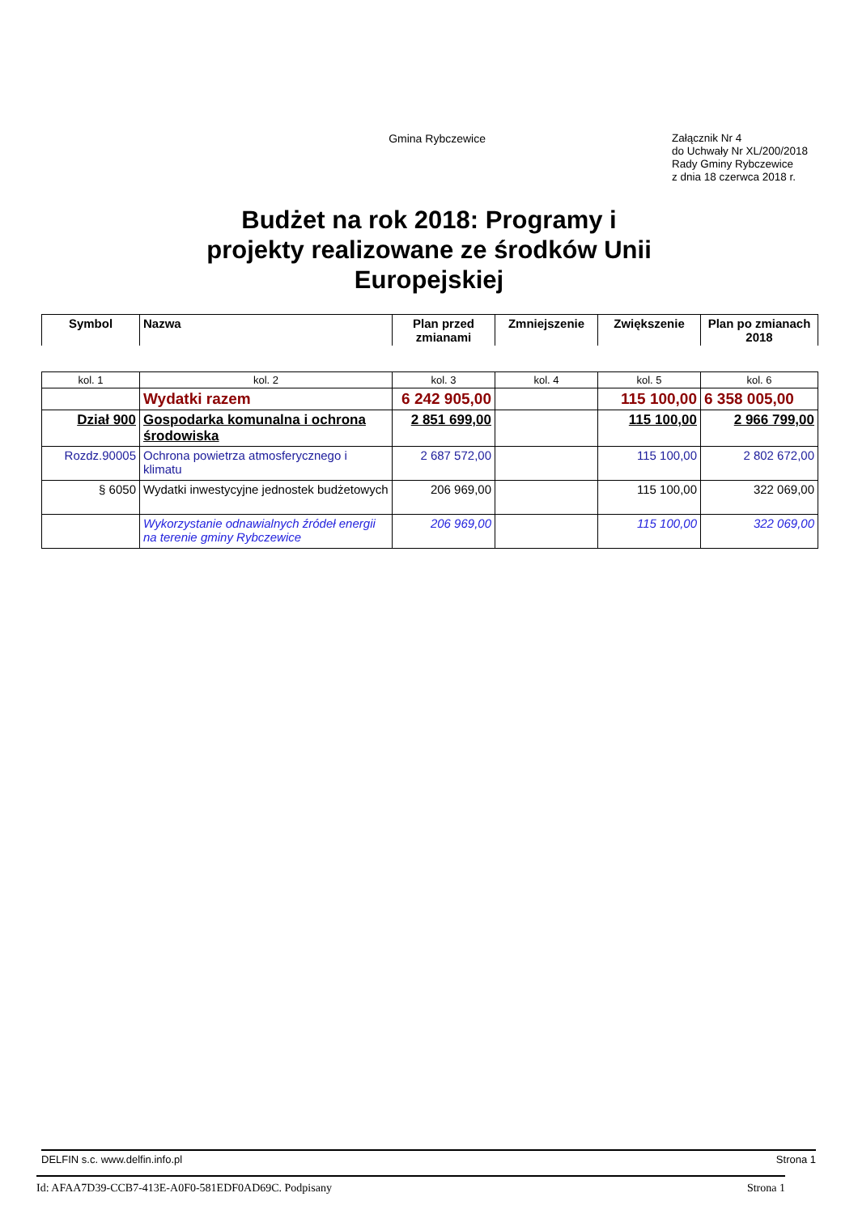Gmina Rybczewice
Załącznik Nr 4
do Uchwały Nr XL/200/2018
Rady Gminy Rybczewice
z dnia 18 czerwca 2018 r.
Budżet na rok 2018: Programy i projekty realizowane ze środków Unii Europejskiej
| Symbol | Nazwa | Plan przed zmianami | Zmniejszenie | Zwiększenie | Plan po zmianach 2018 |
| --- | --- | --- | --- | --- | --- |
| kol. 1 | kol. 2 | kol. 3 | kol. 4 | kol. 5 | kol. 6 |
| | Wydatki razem | 6 242 905,00 | | 115 100,00 | 6 358 005,00 |
| Dział 900 | Gospodarka komunalna i ochrona środowiska | 2 851 699,00 | | 115 100,00 | 2 966 799,00 |
| Rozdz.90005 | Ochrona powietrza atmosferycznego i klimatu | 2 687 572,00 | | 115 100,00 | 2 802 672,00 |
| § 6050 | Wydatki inwestycyjne jednostek budżetowych | 206 969,00 | | 115 100,00 | 322 069,00 |
| | Wykorzystanie odnawialnych źródeł energii na terenie gminy Rybczewice | 206 969,00 | | 115 100,00 | 322 069,00 |
DELFIN s.c. www.delfin.info.pl Strona 1
Id: AFAA7D39-CCB7-413E-A0F0-581EDF0AD69C. Podpisany Strona 1